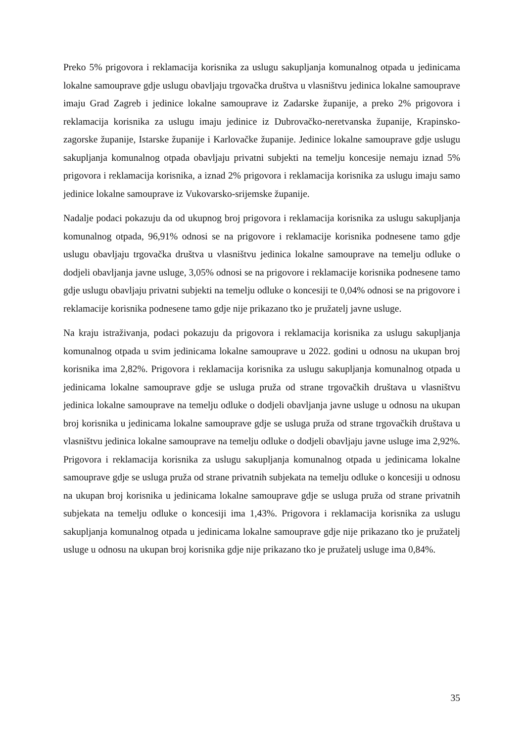Preko 5% prigovora i reklamacija korisnika za uslugu sakupljanja komunalnog otpada u jedinicama lokalne samouprave gdje uslugu obavljaju trgovačka društva u vlasništvu jedinica lokalne samouprave imaju Grad Zagreb i jedinice lokalne samouprave iz Zadarske županije, a preko 2% prigovora i reklamacija korisnika za uslugu imaju jedinice iz Dubrovačko-neretvanska županije, Krapinsko-zagorske županije, Istarske županije i Karlovačke županije. Jedinice lokalne samouprave gdje uslugu sakupljanja komunalnog otpada obavljaju privatni subjekti na temelju koncesije nemaju iznad 5% prigovora i reklamacija korisnika, a iznad 2% prigovora i reklamacija korisnika za uslugu imaju samo jedinice lokalne samouprave iz Vukovarsko-srijemske županije.
Nadalje podaci pokazuju da od ukupnog broj prigovora i reklamacija korisnika za uslugu sakupljanja komunalnog otpada, 96,91% odnosi se na prigovore i reklamacije korisnika podnesene tamo gdje uslugu obavljaju trgovačka društva u vlasništvu jedinica lokalne samouprave na temelju odluke o dodjeli obavljanja javne usluge, 3,05% odnosi se na prigovore i reklamacije korisnika podnesene tamo gdje uslugu obavljaju privatni subjekti na temelju odluke o koncesiji te 0,04% odnosi se na prigovore i reklamacije korisnika podnesene tamo gdje nije prikazano tko je pružatelj javne usluge.
Na kraju istraživanja, podaci pokazuju da prigovora i reklamacija korisnika za uslugu sakupljanja komunalnog otpada u svim jedinicama lokalne samouprave u 2022. godini u odnosu na ukupan broj korisnika ima 2,82%. Prigovora i reklamacija korisnika za uslugu sakupljanja komunalnog otpada u jedinicama lokalne samouprave gdje se usluga pruža od strane trgovačkih društava u vlasništvu jedinica lokalne samouprave na temelju odluke o dodjeli obavljanja javne usluge u odnosu na ukupan broj korisnika u jedinicama lokalne samouprave gdje se usluga pruža od strane trgovačkih društava u vlasništvu jedinica lokalne samouprave na temelju odluke o dodjeli obavljaju javne usluge ima 2,92%. Prigovora i reklamacija korisnika za uslugu sakupljanja komunalnog otpada u jedinicama lokalne samouprave gdje se usluga pruža od strane privatnih subjekata na temelju odluke o koncesiji u odnosu na ukupan broj korisnika u jedinicama lokalne samouprave gdje se usluga pruža od strane privatnih subjekata na temelju odluke o koncesiji ima 1,43%. Prigovora i reklamacija korisnika za uslugu sakupljanja komunalnog otpada u jedinicama lokalne samouprave gdje nije prikazano tko je pružatelj usluge u odnosu na ukupan broj korisnika gdje nije prikazano tko je pružatelj usluge ima 0,84%.
35